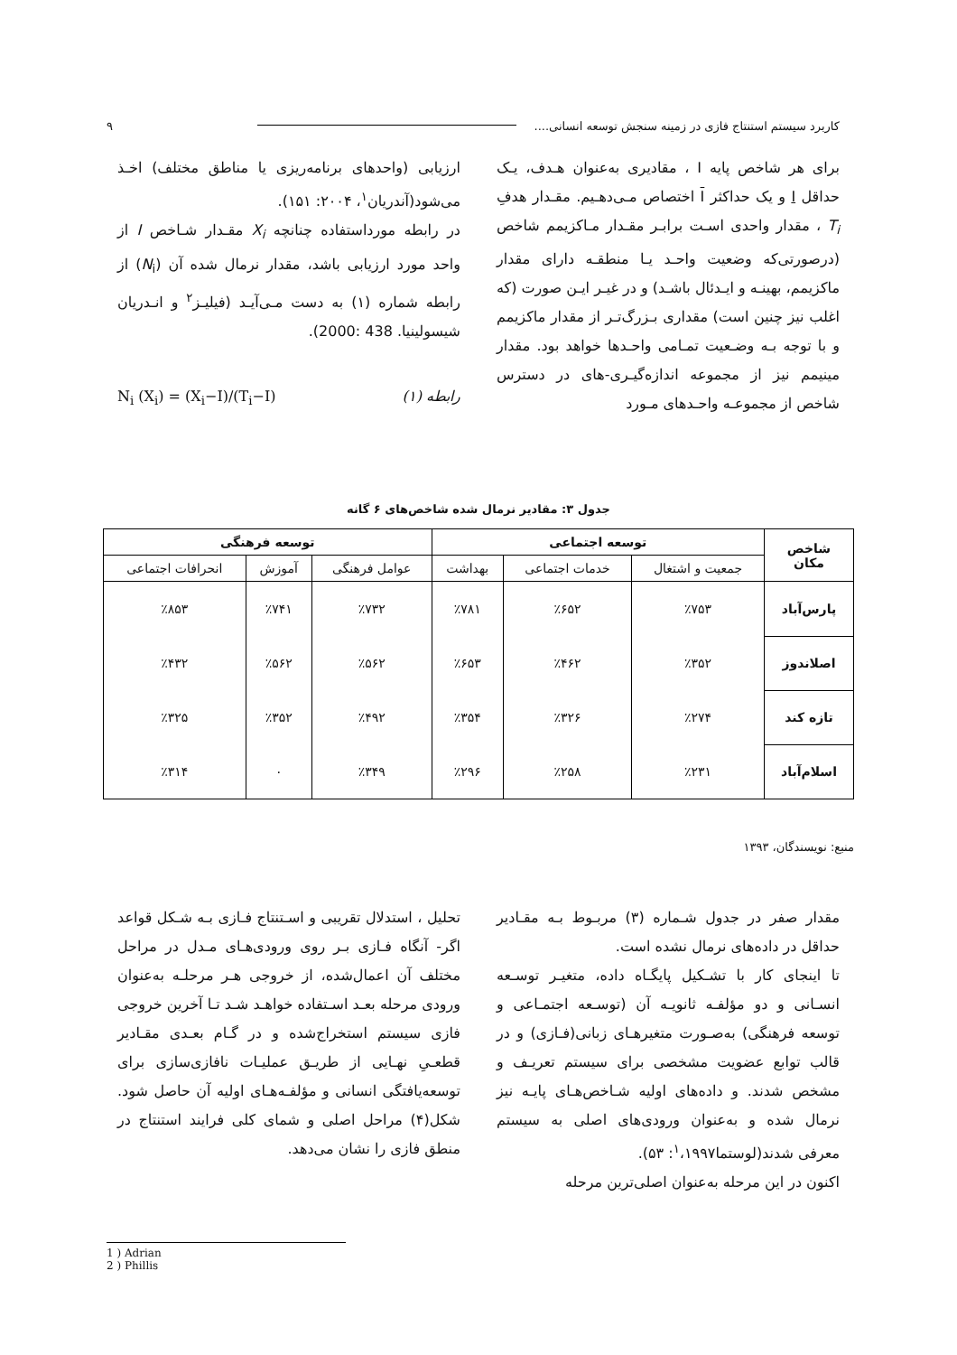کاربرد سیستم استنتاج فازی در زمینه سنجش توسعه انسانی.... ۹
برای هر شاخص پایه I ، مقادیری به‌عنوان هـدف، یـک حداقل I و یک حداکثر I اختصاص مـی‌دهـیم. مقـدار هدفِ T<sub>i</sub> ، مقدار واحدی اسـت برابـر مقـدار مـاکزیمم شاخص (درصورتی‌که وضعیت واحـد یـا منطقـه دارای مقدار ماکزیمم، بهینـه و ایـدئال باشـد) و در غیـر ایـن صورت (که اغلب نیز چنین است) مقداری بـزرگ‌تـر از مقدار ماکزیمم و با توجه بـه وضـعیت تمـامی واحـدها خواهد بود. مقدار مینیمم نیز از مجموعه اندازه‌گیـری-های در دسترس شاخص از مجموعـه واحـدهای مـورد
ارزیابی (واحدهای برنامه‌ریزی یا مناطق مختلف) اخـذ می‌شود(آندریان<sup>۱</sup>، ۲۰۰۴: ۱۵۱).
در رابطه مورداستفاده چنانچه X<sub>i</sub> مقـدار شـاخص I از واحد مورد ارزیابی باشد، مقدار نرمال شده آن (N<sub>i</sub>) از رابطه شماره (۱) به دست مـی‌آیـد (فیلیـز<sup>۲</sup> و انـدریان شیسولینیا. 438 :2000).
N<sub>i</sub> (X<sub>i</sub>) = (X<sub>i</sub>−I)/(T<sub>i</sub>−I) رابطه (۱)
جدول ۳: مقادیر نرمال شده شاخص‌های ۶ گانه
| شاخص مکان | توسعه اجتماعی | | | توسعه فرهنگی | | |
| --- | --- | --- | --- | --- | --- | --- |
| | جمعیت و اشتغال | خدمات اجتماعی | بهداشت | عوامل فرهنگی | آموزش | انحرافات اجتماعی |
| پارس‌آباد | ٪۷۵۳ | ٪۶۵۲ | ٪۷۸۱ | ٪۷۳۲ | ٪۷۴۱ | ٪۸۵۳ |
| اصلاندوز | ٪۳۵۲ | ٪۴۶۲ | ٪۶۵۳ | ٪۵۶۲ | ٪۵۶۲ | ٪۴۳۲ |
| تازه کند | ٪۲۷۴ | ٪۳۲۶ | ٪۳۵۴ | ٪۴۹۲ | ٪۳۵۲ | ٪۳۲۵ |
| اسلام‌آباد | ٪۲۳۱ | ٪۲۵۸ | ٪۲۹۶ | ٪۳۴۹ | ۰ | ٪۳۱۴ |
منبع: نویسندگان، ۱۳۹۳
مقدار صفر در جدول شـماره (۳) مربـوط بـه مقـادیر حداقل در داده‌های نرمال نشده است.
تا اینجای کار با تشـکیل پایگـاه داده، متغیـر توسـعه انسـانی و دو مؤلفـه ثانویـه آن (توسـعه اجتمـاعی و توسعه فرهنگی) به‌صـورت متغیرهـای زبانی(فـازی) و در قالب توابع عضویت مشخصی برای سیستم تعریـف و مشخص شدند. و داده‌های اولیه شـاخص‌هـای پایـه نیز نرمال شده و به‌عنوان ورودی‌های اصلی به سیستم معرفی شدند(لوستما<sup>۱</sup>،۱۹۹۷: ۵۳).
اکنون در این مرحله به‌عنوان اصلی‌ترین مرحله
تحلیل ، استدلال تقریبی و اسـتنتاج فـازی بـه شـکل قواعد اگر- آنگاه فـازی بـر روی ورودی‌هـای مـدل در مراحل مختلف آن اعمال‌شده، از خروجی هـر مرحلـه به‌عنوان ورودی مرحله بعـد اسـتفاده خواهـد شـد تـا آخرین خروجی فازی سیستم استخراج‌شده و در گـام بعـدی مقـادیر قطعـیِ نهـایی از طریـق عملیـات نافازی‌سازی برای توسعه‌یافتگی انسانی و مؤلفـه‌هـای اولیه آن حاصل شود. شکل(۴) مراحل اصلی و شمای کلی فرایند استنتاج در منطق فازی را نشان می‌دهد.
1 ) Adrian
2 ) Phillis